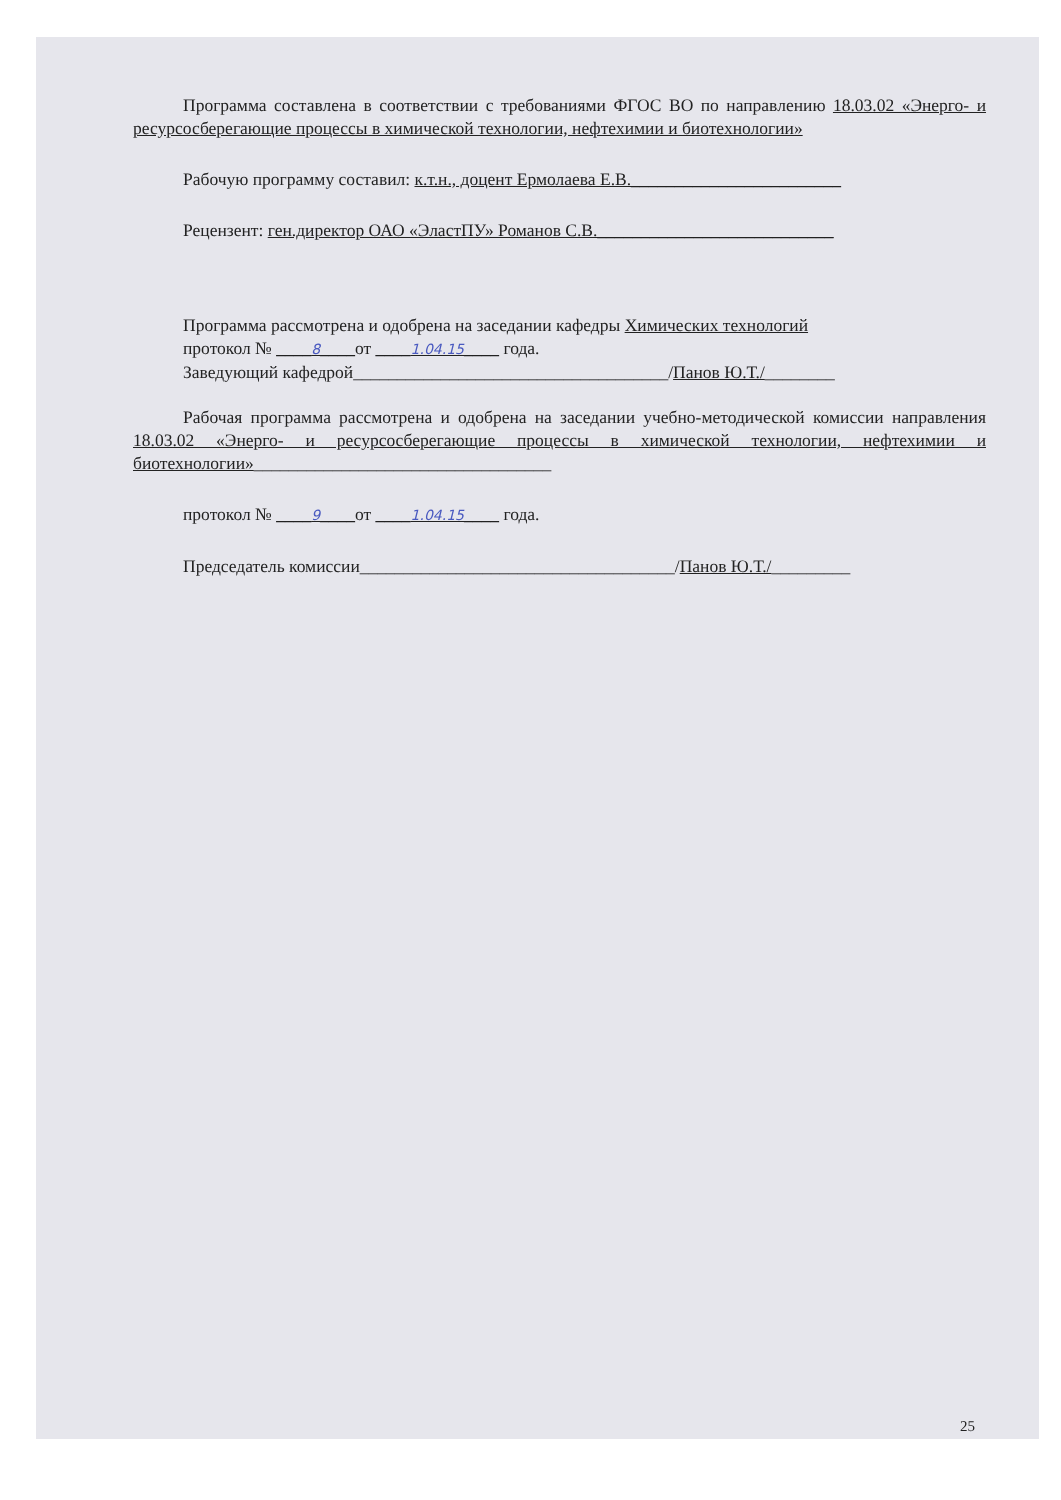Программа составлена в соответствии с требованиями ФГОС ВО по направлению 18.03.02 «Энерго- и ресурсосберегающие процессы в химической технологии, нефтехимии и биотехнологии»
Рабочую программу составил: к.т.н., доцент Ермолаева Е.В.________________________
Рецензент: ген.директор ОАО «ЭластПУ» Романов С.В.___________________________
Программа рассмотрена и одобрена на заседании кафедры Химических технологий
протокол № ____8____от ____1.04.15____ года.
Заведующий кафедрой____________________________________/Панов Ю.Т./________
Рабочая программа рассмотрена и одобрена на заседании учебно-методической комиссии направления 18.03.02 «Энерго- и ресурсосберегающие процессы в химической технологии, нефтехимии и биотехнологии»__________________________________
протокол № ____9____от ____1.04.15____ года.
Председатель комиссии____________________________________/Панов Ю.Т./_________
25